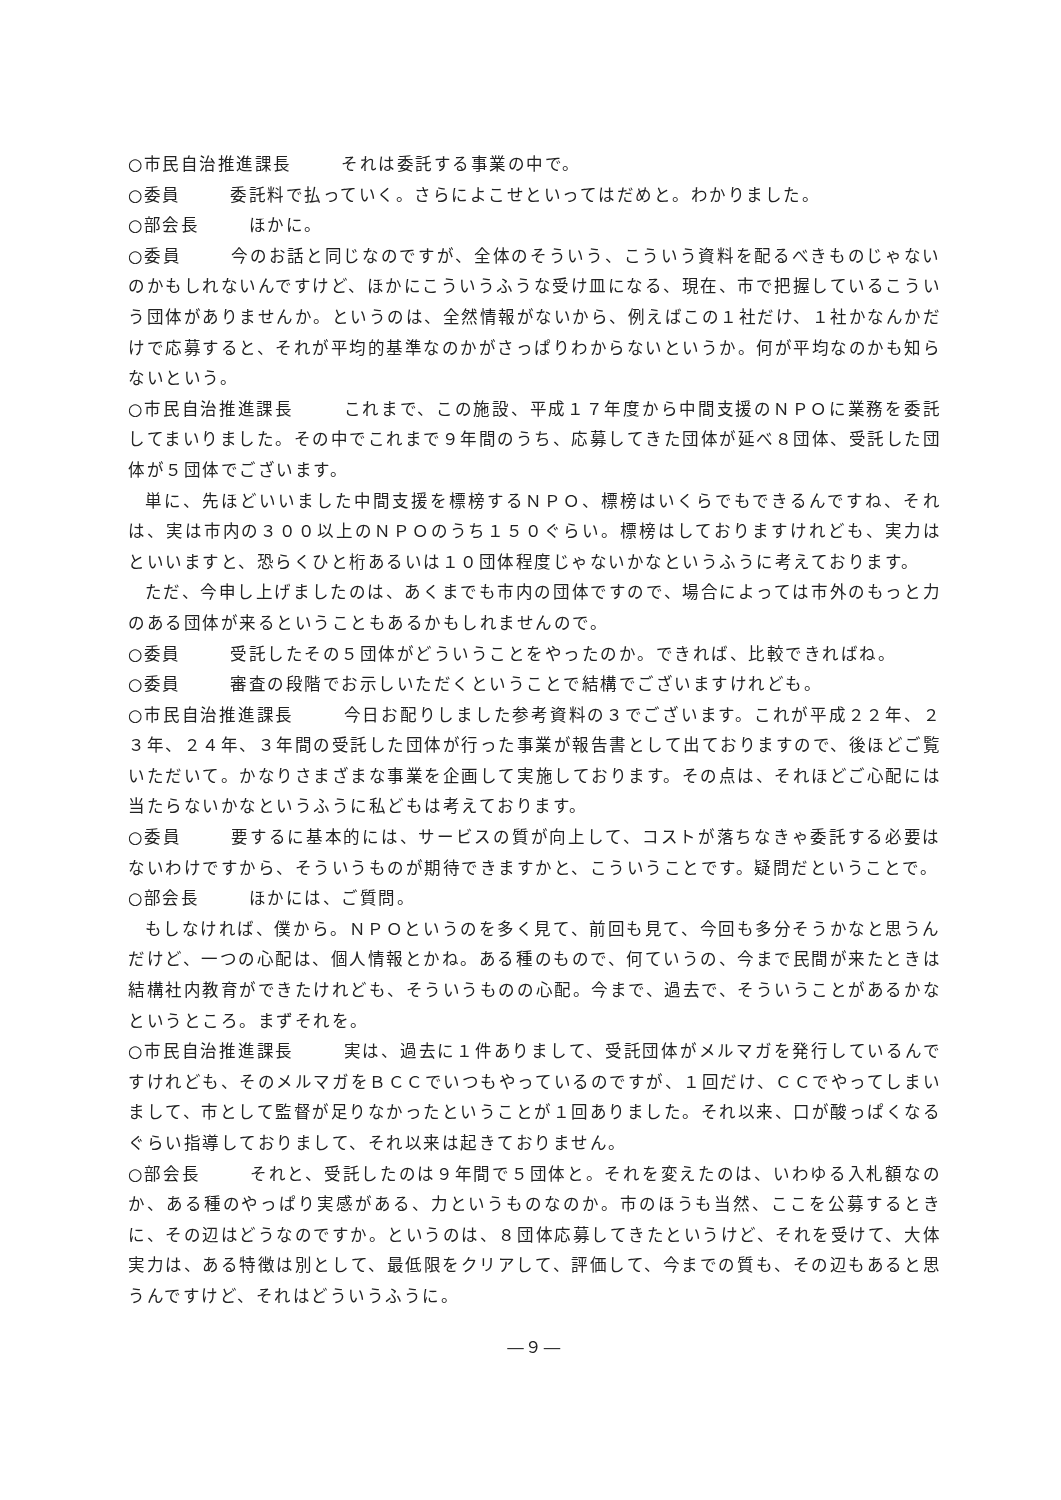○市民自治推進課長 それは委託する事業の中で。
○委員 委託料で払っていく。さらによこせといってはだめと。わかりました。
○部会長 ほかに。
○委員 今のお話と同じなのですが、全体のそういう、こういう資料を配るべきものじゃないのかもしれないんですけど、ほかにこういうふうな受け皿になる、現在、市で把握しているこういう団体がありませんか。というのは、全然情報がないから、例えばこの１社だけ、１社かなんかだけで応募すると、それが平均的基準なのかがさっぱりわからないというか。何が平均なのかも知らないという。
○市民自治推進課長 これまで、この施設、平成１７年度から中間支援のＮＰＯに業務を委託してまいりました。その中でこれまで９年間のうち、応募してきた団体が延べ８団体、受託した団体が５団体でございます。
単に、先ほどいいました中間支援を標榜するＮＰＯ、標榜はいくらでもできるんですね、それは、実は市内の３００以上のＮＰＯのうち１５０ぐらい。標榜はしておりますけれども、実力はといいますと、恐らくひと桁あるいは１０団体程度じゃないかなというふうに考えております。
ただ、今申し上げましたのは、あくまでも市内の団体ですので、場合によっては市外のもっと力のある団体が来るということもあるかもしれませんので。
○委員 受託したその５団体がどういうことをやったのか。できれば、比較できればね。
○委員 審査の段階でお示しいただくということで結構でございますけれども。
○市民自治推進課長 今日お配りしました参考資料の３でございます。これが平成２２年、２３年、２４年、３年間の受託した団体が行った事業が報告書として出ておりますので、後ほどご覧いただいて。かなりさまざまな事業を企画して実施しております。その点は、それほどご心配には当たらないかなというふうに私どもは考えております。
○委員 要するに基本的には、サービスの質が向上して、コストが落ちなきゃ委託する必要はないわけですから、そういうものが期待できますかと、こういうことです。疑問だということで。
○部会長 ほかには、ご質問。
もしなければ、僕から。ＮＰＯというのを多く見て、前回も見て、今回も多分そうかなと思うんだけど、一つの心配は、個人情報とかね。ある種のもので、何ていうの、今まで民間が来たときは結構社内教育ができたけれども、そういうものの心配。今まで、過去で、そういうことがあるかなというところ。まずそれを。
○市民自治推進課長 実は、過去に１件ありまして、受託団体がメルマガを発行しているんですけれども、そのメルマガをＢＣＣでいつもやっているのですが、１回だけ、ＣＣでやってしまいまして、市として監督が足りなかったということが１回ありました。それ以来、口が酸っぱくなるぐらい指導しておりまして、それ以来は起きておりません。
○部会長 それと、受託したのは９年間で５団体と。それを変えたのは、いわゆる入札額なのか、ある種のやっぱり実感がある、力というものなのか。市のほうも当然、ここを公募するときに、その辺はどうなのですか。というのは、８団体応募してきたというけど、それを受けて、大体実力は、ある特徴は別として、最低限をクリアして、評価して、今までの質も、その辺もあると思うんですけど、それはどういうふうに。
―９―